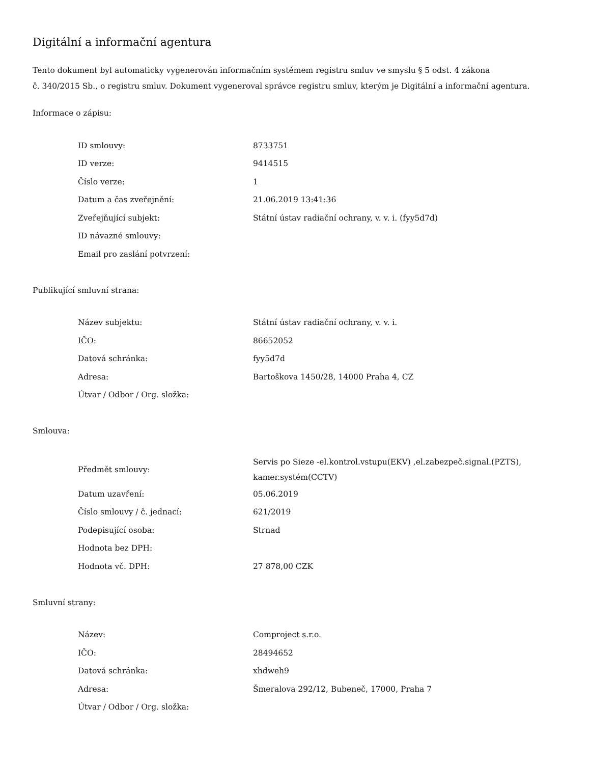Digitální a informační agentura
Tento dokument byl automaticky vygenerován informačním systémem registru smluv ve smyslu § 5 odst. 4 zákona
č. 340/2015 Sb., o registru smluv. Dokument vygeneroval správce registru smluv, kterým je Digitální a informační agentura.
Informace o zápisu:
| ID smlouvy: | 8733751 |
| ID verze: | 9414515 |
| Číslo verze: | 1 |
| Datum a čas zveřejnění: | 21.06.2019 13:41:36 |
| Zveřejňující subjekt: | Státní ústav radiační ochrany, v. v. i. (fyy5d7d) |
| ID návazné smlouvy: | |
| Email pro zaslání potvrzení: | |
Publikující smluvní strana:
| Název subjektu: | Státní ústav radiační ochrany, v. v. i. |
| IČO: | 86652052 |
| Datová schránka: | fyy5d7d |
| Adresa: | Bartoškova 1450/28, 14000 Praha 4, CZ |
| Útvar / Odbor / Org. složka: | |
Smlouva:
| Předmět smlouvy: | Servis po Sieze -el.kontrol.vstupu(EKV) ,el.zabezpeč.signal.(PZTS), kamer.systém(CCTV) |
| Datum uzavření: | 05.06.2019 |
| Číslo smlouvy / č. jednací: | 621/2019 |
| Podepisující osoba: | Strnad |
| Hodnota bez DPH: | |
| Hodnota vč. DPH: | 27 878,00 CZK |
Smluvní strany:
| Název: | Comproject s.r.o. |
| IČO: | 28494652 |
| Datová schránka: | xhdweh9 |
| Adresa: | Šmeralova 292/12, Bubeneč, 17000, Praha 7 |
| Útvar / Odbor / Org. složka: | |